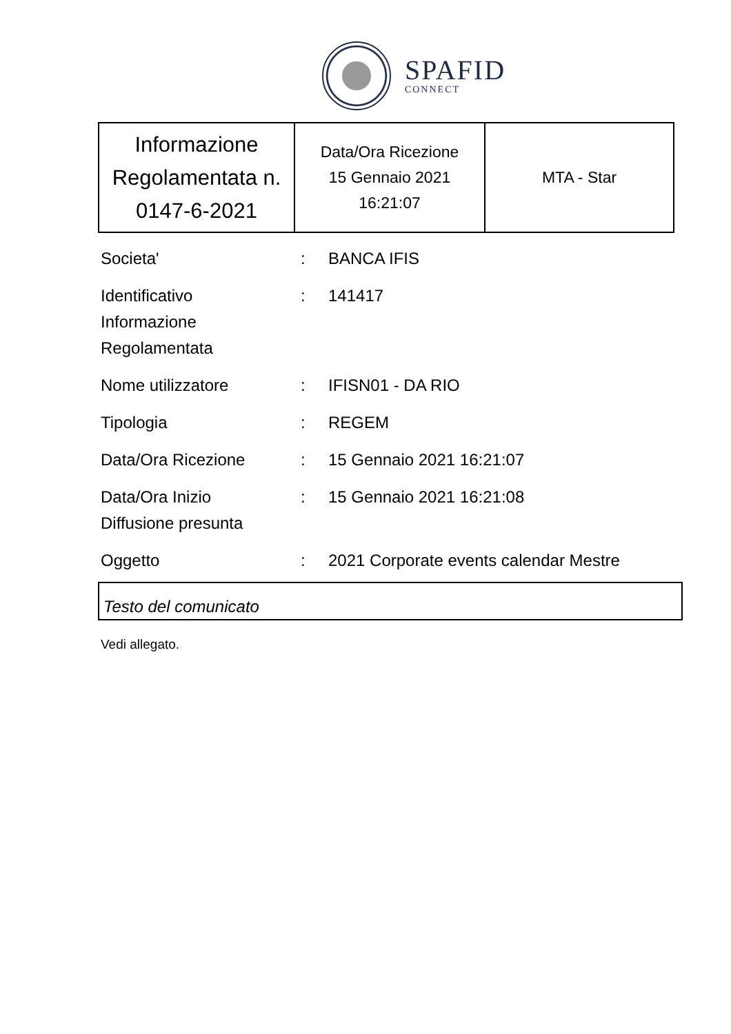SPAFID
CONNECT
| Informazione Regolamentata n. 0147-6-2021 | Data/Ora Ricezione 15 Gennaio 2021 16:21:07 | MTA - Star |
| Societa' | : | BANCA IFIS |
| Identificativo Informazione Regolamentata | : | 141417 |
| Nome utilizzatore | : | IFISN01 - DA RIO |
| Tipologia | : | REGEM |
| Data/Ora Ricezione | : | 15 Gennaio 2021 16:21:07 |
| Data/Ora Inizio Diffusione presunta | : | 15 Gennaio 2021 16:21:08 |
| Oggetto | : | 2021 Corporate events calendar Mestre |
Testo del comunicato
Vedi allegato.